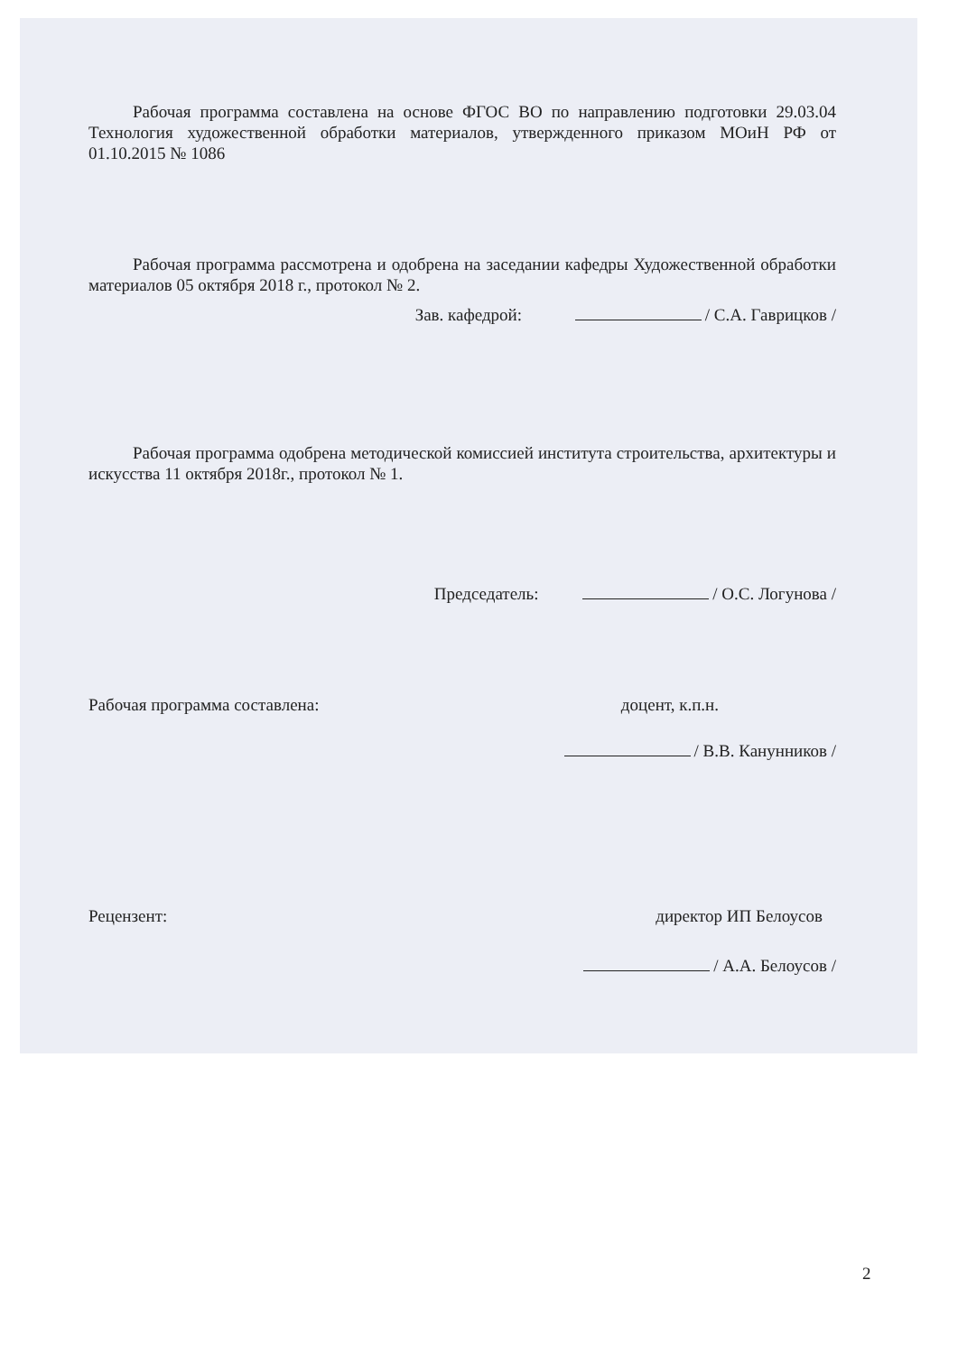Рабочая программа составлена на основе ФГОС ВО по направлению подготовки 29.03.04 Технология художественной обработки материалов, утвержденного приказом МОиН РФ от 01.10.2015 № 1086
Рабочая программа рассмотрена и одобрена на заседании кафедры Художественной обработки материалов 05 октября 2018 г., протокол № 2.
Зав. кафедрой: / С.А. Гаврицков /
Рабочая программа одобрена методической комиссией института строительства, архитектуры и искусства 11 октября 2018г., протокол № 1.
Председатель: / О.С. Логунова /
Рабочая программа составлена: доцент, к.п.н.
/ В.В. Канунников /
Рецензент: директор ИП Белоусов
/ А.А. Белоусов /
2